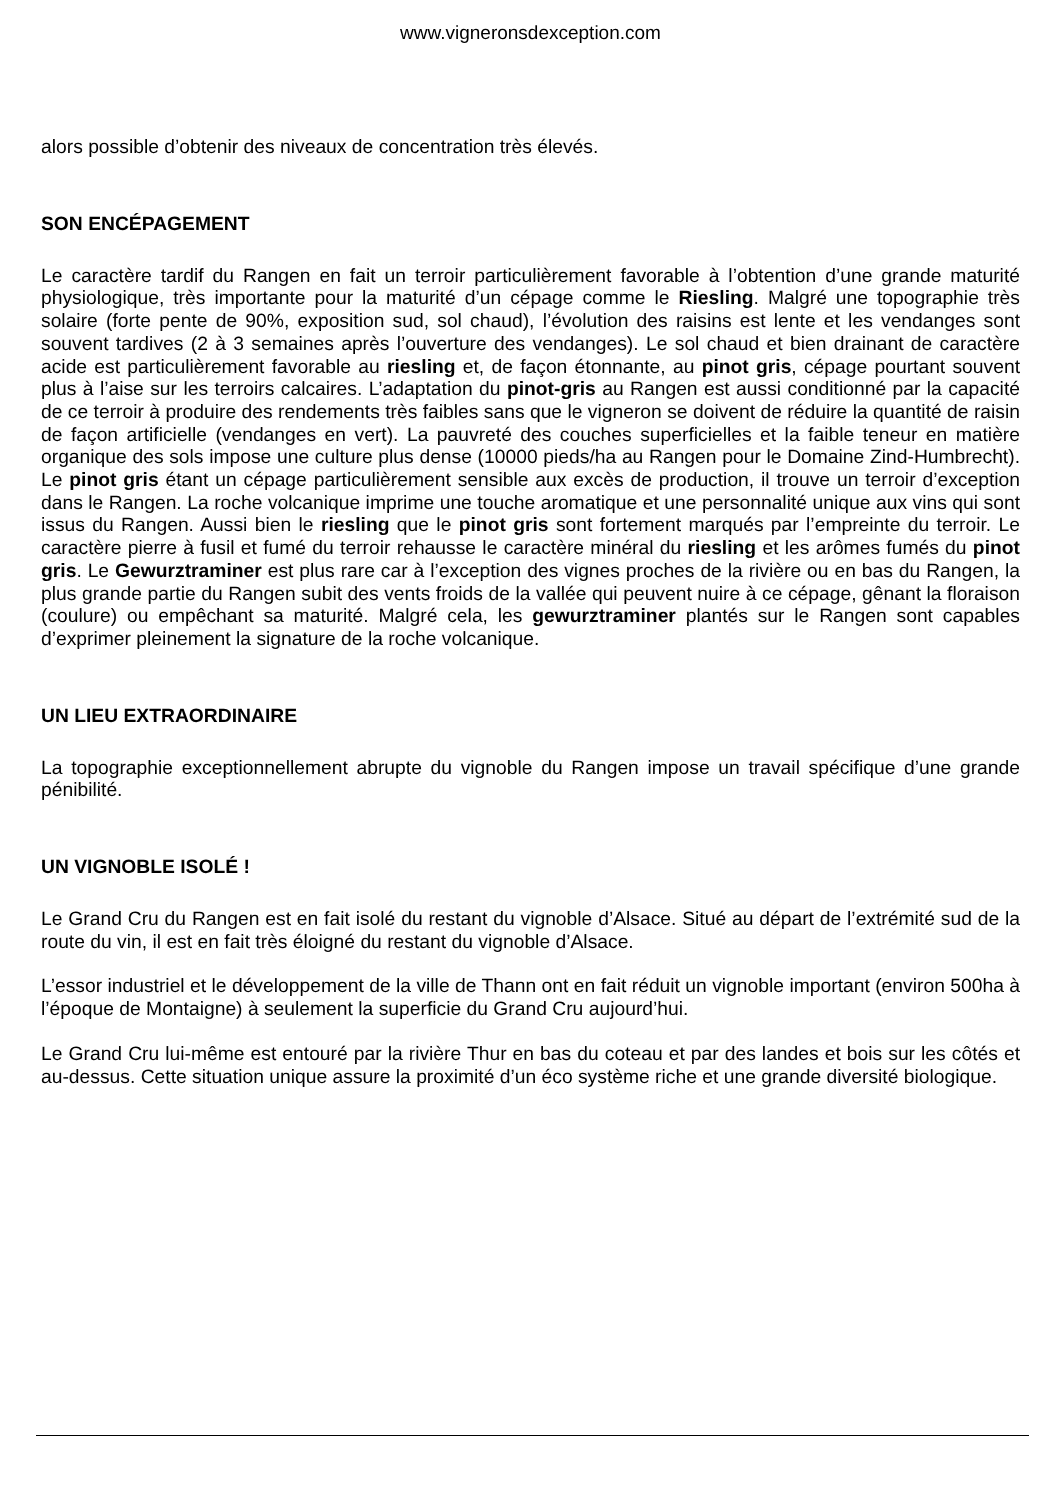www.vigneronsdexception.com
alors possible d’obtenir des niveaux de concentration très élevés.
SON ENCÉPAGEMENT
Le caractère tardif du Rangen en fait un terroir particulièrement favorable à l’obtention d’une grande maturité physiologique, très importante pour la maturité d’un cépage comme le Riesling. Malgré une topographie très solaire (forte pente de 90%, exposition sud, sol chaud), l’évolution des raisins est lente et les vendanges sont souvent tardives (2 à 3 semaines après l’ouverture des vendanges). Le sol chaud et bien drainant de caractère acide est particulièrement favorable au riesling et, de façon étonnante, au pinot gris, cépage pourtant souvent plus à l’aise sur les terroirs calcaires. L’adaptation du pinot-gris au Rangen est aussi conditionné par la capacité de ce terroir à produire des rendements très faibles sans que le vigneron se doivent de réduire la quantité de raisin de façon artificielle (vendanges en vert). La pauvreté des couches superficielles et la faible teneur en matière organique des sols impose une culture plus dense (10000 pieds/ha au Rangen pour le Domaine Zind-Humbrecht). Le pinot gris étant un cépage particulièrement sensible aux excès de production, il trouve un terroir d’exception dans le Rangen. La roche volcanique imprime une touche aromatique et une personnalité unique aux vins qui sont issus du Rangen. Aussi bien le riesling que le pinot gris sont fortement marqués par l’empreinte du terroir. Le caractère pierre à fusil et fumé du terroir rehausse le caractère minéral du riesling et les arômes fumés du pinot gris. Le Gewurztraminer est plus rare car à l’exception des vignes proches de la rivière ou en bas du Rangen, la plus grande partie du Rangen subit des vents froids de la vallée qui peuvent nuire à ce cépage, gênant la floraison (coulure) ou empêchant sa maturité. Malgré cela, les gewurztraminer plantés sur le Rangen sont capables d’exprimer pleinement la signature de la roche volcanique.
UN LIEU EXTRAORDINAIRE
La topographie exceptionnellement abrupte du vignoble du Rangen impose un travail spécifique d’une grande pénibilité.
UN VIGNOBLE ISOLÉ !
Le Grand Cru du Rangen est en fait isolé du restant du vignoble d’Alsace. Situé au départ de l’extrémité sud de la route du vin, il est en fait très éloigné du restant du vignoble d’Alsace.
L’essor industriel et le développement de la ville de Thann ont en fait réduit un vignoble important (environ 500ha à l’époque de Montaigne) à seulement la superficie du Grand Cru aujourd’hui.
Le Grand Cru lui-même est entouré par la rivière Thur en bas du coteau et par des landes et bois sur les côtés et au-dessus. Cette situation unique assure la proximité d’un éco système riche et une grande diversité biologique.